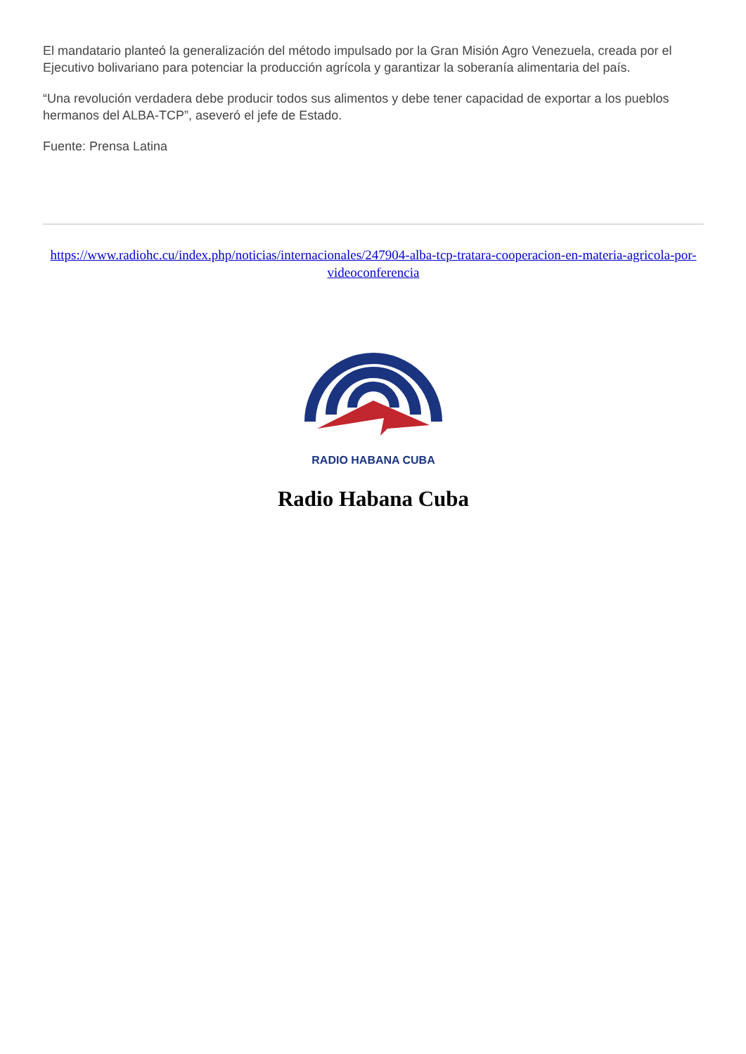El mandatario planteó la generalización del método impulsado por la Gran Misión Agro Venezuela, creada por el Ejecutivo bolivariano para potenciar la producción agrícola y garantizar la soberanía alimentaria del país.
“Una revolución verdadera debe producir todos sus alimentos y debe tener capacidad de exportar a los pueblos hermanos del ALBA-TCP”, aseveró el jefe de Estado.
Fuente: Prensa Latina
https://www.radiohc.cu/index.php/noticias/internacionales/247904-alba-tcp-tratara-cooperacion-en-materia-agricola-por-videoconferencia
RADIO HABANA CUBA
Radio Habana Cuba